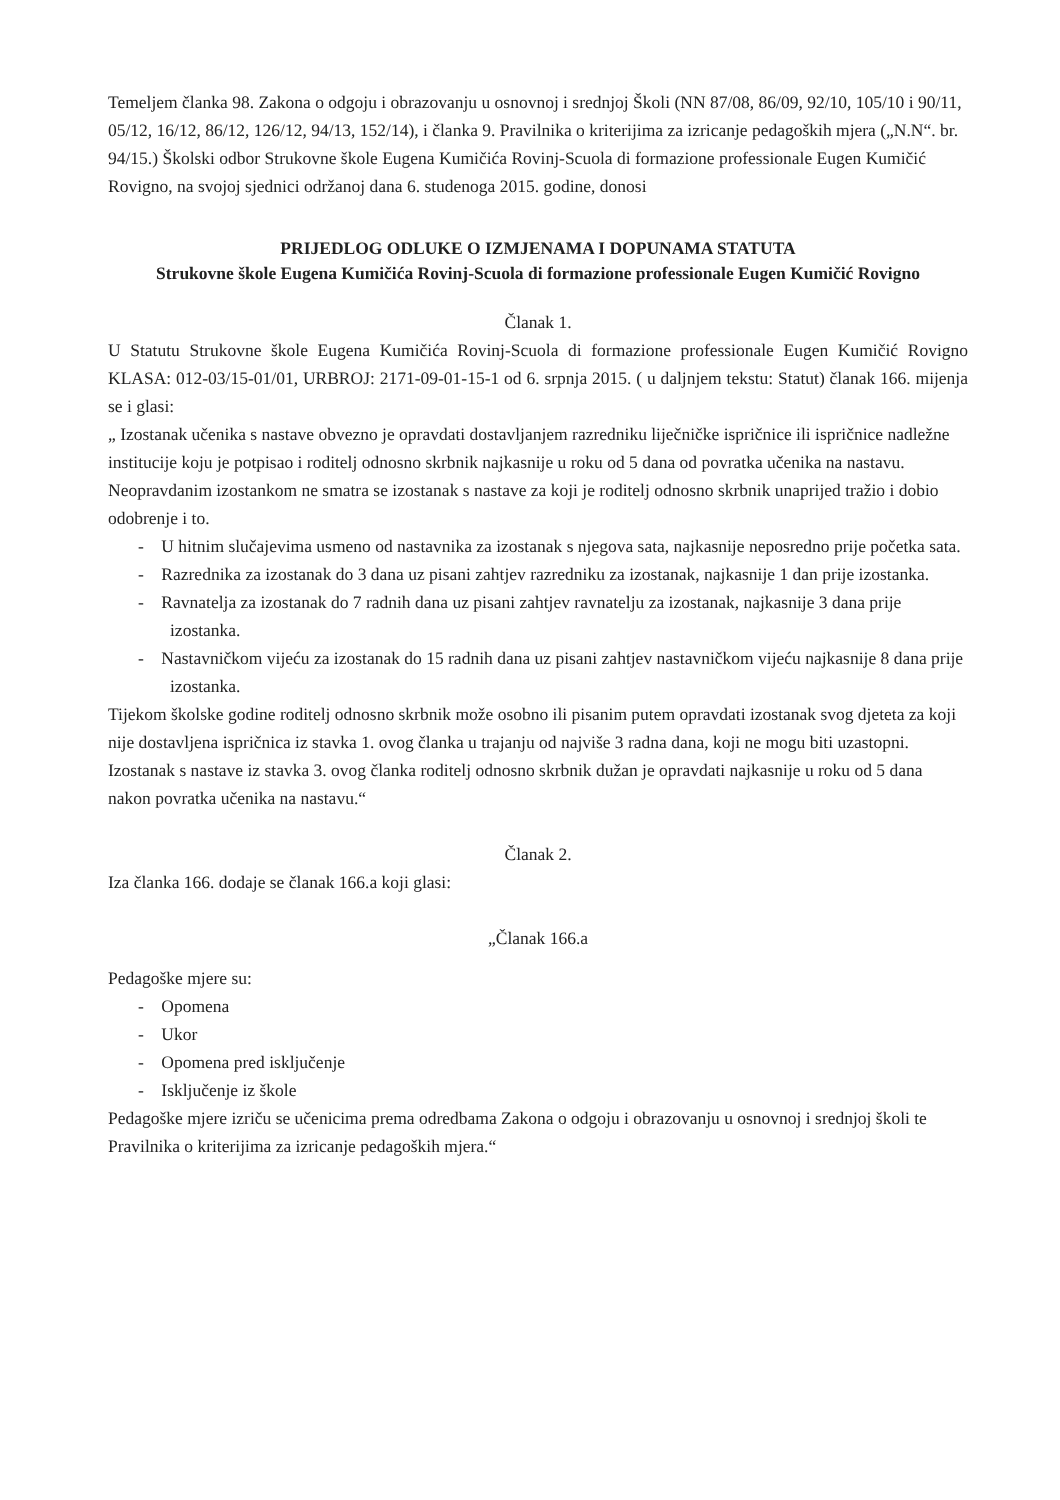Temeljem članka 98. Zakona o odgoju i obrazovanju u osnovnoj i srednjoj Školi (NN 87/08, 86/09, 92/10, 105/10 i 90/11, 05/12, 16/12, 86/12, 126/12, 94/13, 152/14), i članka 9. Pravilnika o kriterijima za izricanje pedagoških mjera („N.N“. br. 94/15.) Školski odbor Strukovne škole Eugena Kumičića Rovinj-Scuola di formazione professionale Eugen Kumičić Rovigno, na svojoj sjednici održanoj dana 6. studenoga 2015. godine, donosi
PRIJEDLOG ODLUKE O IZMJENAMA I DOPUNAMA STATUTA
Strukovne škole Eugena Kumičića Rovinj-Scuola di formazione professionale Eugen Kumičić Rovigno
Članak 1.
U Statutu Strukovne škole Eugena Kumičića Rovinj-Scuola di formazione professionale Eugen Kumičić Rovigno KLASA: 012-03/15-01/01, URBROJ: 2171-09-01-15-1 od 6. srpnja 2015. ( u daljnjem tekstu: Statut) članak 166. mijenja se i glasi:
„ Izostanak učenika s nastave obvezno je opravdati dostavljanjem razredniku liječničke ispričnice ili ispričnice nadležne institucije koju je potpisao i roditelj odnosno skrbnik najkasnije u roku od 5 dana od povratka učenika na nastavu.
Neopravdanim izostankom ne smatra se izostanak s nastave za koji je roditelj odnosno skrbnik unaprijed tražio i dobio odobrenje i to.
- U hitnim slučajevima usmeno od nastavnika za izostanak s njegova sata, najkasnije neposredno prije početka sata.
- Razrednika za izostanak do 3 dana uz pisani zahtjev razredniku za izostanak, najkasnije 1 dan prije izostanka.
- Ravnatelja za izostanak do 7 radnih dana uz pisani zahtjev ravnatelju za izostanak, najkasnije 3 dana prije izostanka.
- Nastavničkom vijeću za izostanak do 15 radnih dana uz pisani zahtjev nastavničkom vijeću najkasnije 8 dana prije izostanka.
Tijekom školske godine roditelj odnosno skrbnik može osobno ili pisanim putem opravdati izostanak svog djeteta za koji nije dostavljena ispričnica iz stavka 1. ovog članka u trajanju od najviše 3 radna dana, koji ne mogu biti uzastopni.
Izostanak s nastave iz stavka 3. ovog članka roditelj odnosno skrbnik dužan je opravdati najkasnije u roku od 5 dana nakon povratka učenika na nastavu.“
Članak 2.
Iza članka 166. dodaje se članak 166.a koji glasi:
„Članak 166.a
Pedagoške mjere su:
- Opomena
- Ukor
- Opomena pred isključenje
- Isključenje iz škole
Pedagoške mjere izriču se učenicima prema odredbama Zakona o odgoju i obrazovanju u osnovnoj i srednjoj školi te Pravilnika o kriterijima za izricanje pedagoških mjera.“